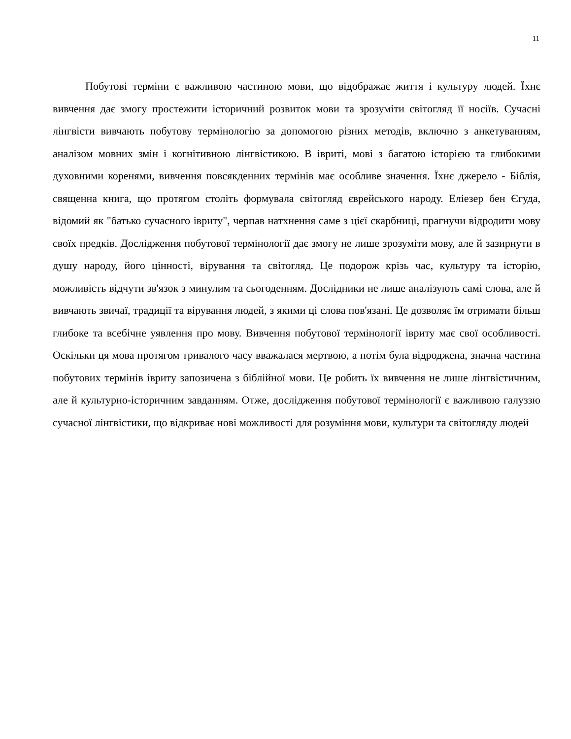11
Побутові терміни є важливою частиною мови, що відображає життя і культуру людей. Їхнє вивчення дає змогу простежити історичний розвиток мови та зрозуміти світогляд її носіїв. Сучасні лінгвісти вивчають побутову термінологію за допомогою різних методів, включно з анкетуванням, аналізом мовних змін і когнітивною лінгвістикою. В івриті, мові з багатою історією та глибокими духовними коренями, вивчення повсякденних термінів має особливе значення. Їхнє джерело - Біблія, священна книга, що протягом століть формувала світогляд єврейського народу. Еліезер бен Єгуда, відомий як "батько сучасного івриту", черпав натхнення саме з цієї скарбниці, прагнучи відродити мову своїх предків. Дослідження побутової термінології дає змогу не лише зрозуміти мову, але й зазирнути в душу народу, його цінності, вірування та світогляд. Це подорож крізь час, культуру та історію, можливість відчути зв'язок з минулим та сьогоденням. Дослідники не лише аналізують самі слова, але й вивчають звичаї, традиції та вірування людей, з якими ці слова пов'язані. Це дозволяє їм отримати більш глибоке та всебічне уявлення про мову. Вивчення побутової термінології івриту має свої особливості. Оскільки ця мова протягом тривалого часу вважалася мертвою, а потім була відроджена, значна частина побутових термінів івриту запозичена з біблійної мови. Це робить їх вивчення не лише лінгвістичним, але й культурно-історичним завданням. Отже, дослідження побутової термінології є важливою галуззю сучасної лінгвістики, що відкриває нові можливості для розуміння мови, культури та світогляду людей